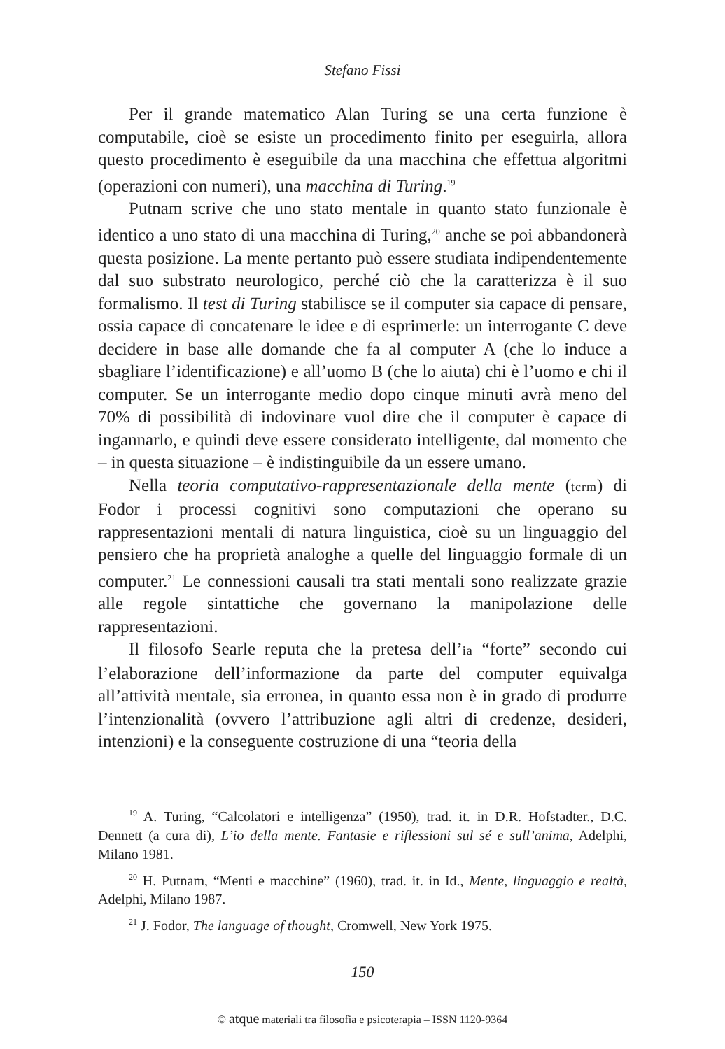Stefano Fissi
Per il grande matematico Alan Turing se una certa funzione è computabile, cioè se esiste un procedimento finito per eseguirla, allora questo procedimento è eseguibile da una macchina che effettua algoritmi (operazioni con numeri), una macchina di Turing.<sup>19</sup>
Putnam scrive che uno stato mentale in quanto stato funzionale è identico a uno stato di una macchina di Turing,<sup>20</sup> anche se poi abbandonerà questa posizione. La mente pertanto può essere studiata indipendentemente dal suo substrato neurologico, perché ciò che la caratterizza è il suo formalismo. Il test di Turing stabilisce se il computer sia capace di pensare, ossia capace di concatenare le idee e di esprimerle: un interrogante C deve decidere in base alle domande che fa al computer A (che lo induce a sbagliare l’identificazione) e all’uomo B (che lo aiuta) chi è l’uomo e chi il computer. Se un interrogante medio dopo cinque minuti avrà meno del 70% di possibilità di indovinare vuol dire che il computer è capace di ingannarlo, e quindi deve essere considerato intelligente, dal momento che – in questa situazione – è indistinguibile da un essere umano.
Nella teoria computativo-rappresentazionale della mente (tcrm) di Fodor i processi cognitivi sono computazioni che operano su rappresentazioni mentali di natura linguistica, cioè su un linguaggio del pensiero che ha proprietà analoghe a quelle del linguaggio formale di un computer.<sup>21</sup> Le connessioni causali tra stati mentali sono realizzate grazie alle regole sintattiche che governano la manipolazione delle rappresentazioni.
Il filosofo Searle reputa che la pretesa dell’ia “forte” secondo cui l’elaborazione dell’informazione da parte del computer equivalga all’attività mentale, sia erronea, in quanto essa non è in grado di produrre l’intenzionalità (ovvero l’attribuzione agli altri di credenze, desideri, intenzioni) e la conseguente costruzione di una “teoria della
<sup>19</sup> A. Turing, “Calcolatori e intelligenza” (1950), trad. it. in D.R. Hofstadter., D.C. Dennett (a cura di), L’io della mente. Fantasie e riflessioni sul sé e sull’anima, Adelphi, Milano 1981.
<sup>20</sup> H. Putnam, “Menti e macchine” (1960), trad. it. in Id., Mente, linguaggio e realtà, Adelphi, Milano 1987.
<sup>21</sup> J. Fodor, The language of thought, Cromwell, New York 1975.
150
© atque materiali tra filosofia e psicoterapia – ISSN 1120-9364